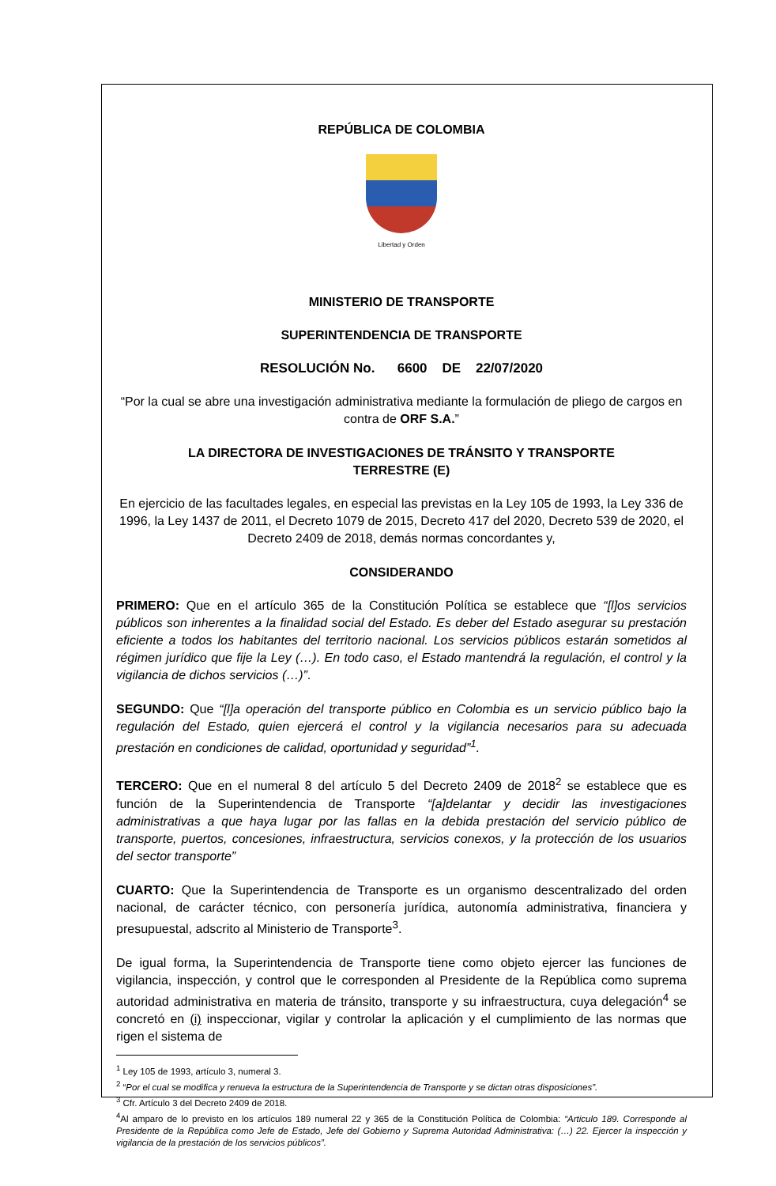REPÚBLICA DE COLOMBIA
Libertad y Orden
MINISTERIO DE TRANSPORTE
SUPERINTENDENCIA DE TRANSPORTE
RESOLUCIÓN No. 6600 DE 22/07/2020
“Por la cual se abre una investigación administrativa mediante la formulación de pliego de cargos en contra de ORF S.A.”
LA DIRECTORA DE INVESTIGACIONES DE TRÁNSITO Y TRANSPORTE
TERRESTRE (E)
En ejercicio de las facultades legales, en especial las previstas en la Ley 105 de 1993, la Ley 336 de 1996, la Ley 1437 de 2011, el Decreto 1079 de 2015, Decreto 417 del 2020, Decreto 539 de 2020, el Decreto 2409 de 2018, demás normas concordantes y,
CONSIDERANDO
PRIMERO: Que en el artículo 365 de la Constitución Política se establece que “[l]os servicios públicos son inherentes a la finalidad social del Estado. Es deber del Estado asegurar su prestación eficiente a todos los habitantes del territorio nacional. Los servicios públicos estarán sometidos al régimen jurídico que fije la Ley (…). En todo caso, el Estado mantendrá la regulación, el control y la vigilancia de dichos servicios (…)”.
SEGUNDO: Que “[l]a operación del transporte público en Colombia es un servicio público bajo la regulación del Estado, quien ejercerá el control y la vigilancia necesarios para su adecuada prestación en condiciones de calidad, oportunidad y seguridad”<sup>1</sup>.
TERCERO: Que en el numeral 8 del artículo 5 del Decreto 2409 de 2018<sup>2</sup> se establece que es función de la Superintendencia de Transporte “[a]delantar y decidir las investigaciones administrativas a que haya lugar por las fallas en la debida prestación del servicio público de transporte, puertos, concesiones, infraestructura, servicios conexos, y la protección de los usuarios del sector transporte”
CUARTO: Que la Superintendencia de Transporte es un organismo descentralizado del orden nacional, de carácter técnico, con personería jurídica, autonomía administrativa, financiera y presupuestal, adscrito al Ministerio de Transporte<sup>3</sup>.
De igual forma, la Superintendencia de Transporte tiene como objeto ejercer las funciones de vigilancia, inspección, y control que le corresponden al Presidente de la República como suprema autoridad administrativa en materia de tránsito, transporte y su infraestructura, cuya delegación<sup>4</sup> se concretó en (i) inspeccionar, vigilar y controlar la aplicación y el cumplimiento de las normas que rigen el sistema de
<sup>1</sup> Ley 105 de 1993, artículo 3, numeral 3.
<sup>2</sup> “Por el cual se modifica y renueva la estructura de la Superintendencia de Transporte y se dictan otras disposiciones”.
<sup>3</sup> Cfr. Artículo 3 del Decreto 2409 de 2018.
<sup>4</sup> Al amparo de lo previsto en los artículos 189 numeral 22 y 365 de la Constitución Política de Colombia: “Articulo 189. Corresponde al Presidente de la República como Jefe de Estado, Jefe del Gobierno y Suprema Autoridad Administrativa: (…) 22. Ejercer la inspección y vigilancia de la prestación de los servicios públicos”.